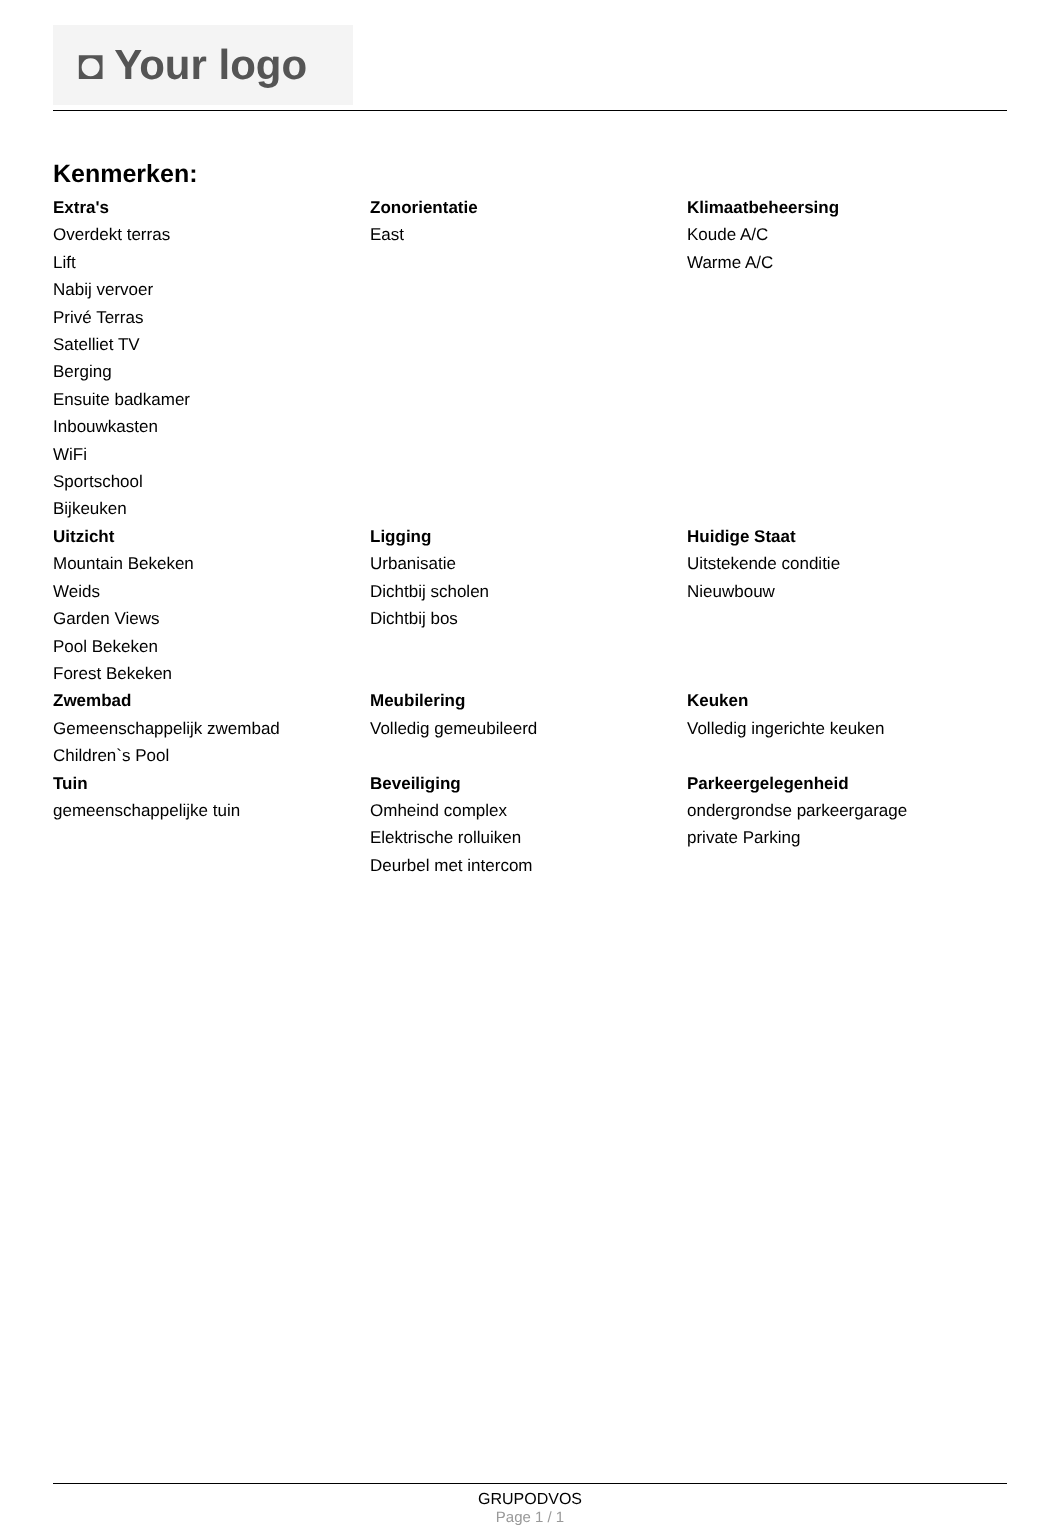◘ Your logo
Kenmerken:
Extra's
Overdekt terras
Lift
Nabij vervoer
Privé Terras
Satelliet TV
Berging
Ensuite badkamer
Inbouwkasten
WiFi
Sportschool
Bijkeuken
Zonorientatie
East
Klimaatbeheersing
Koude A/C
Warme A/C
Uitzicht
Mountain Bekeken
Weids
Garden Views
Pool Bekeken
Forest Bekeken
Ligging
Urbanisatie
Dichtbij scholen
Dichtbij bos
Huidige Staat
Uitstekende conditie
Nieuwbouw
Zwembad
Gemeenschappelijk zwembad
Children`s Pool
Meubilering
Volledig gemeubileerd
Keuken
Volledig ingerichte keuken
Tuin
gemeenschappelijke tuin
Beveiliging
Omheind complex
Elektrische rolluiken
Deurbel met intercom
Parkeergelegenheid
ondergrondse parkeergarage
private Parking
GRUPODVOS
Page 1 / 1